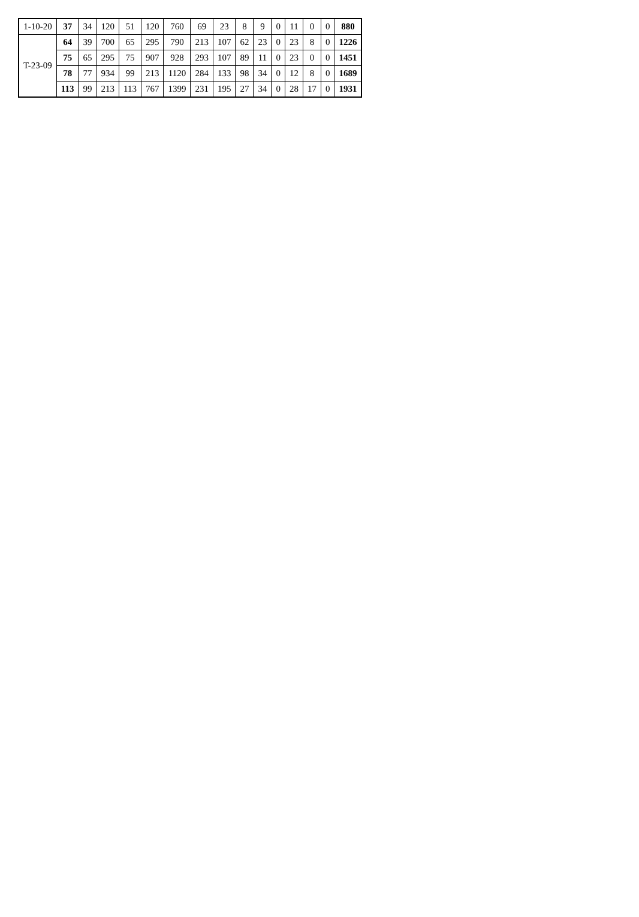| 1-10-20 | 37 | 34 | 120 | 51 | 120 | 760 | 69 | 23 | 8 | 9 | 0 | 11 | 0 | 0 | 880 |
| T-23-09 | 64 | 39 | 700 | 65 | 295 | 790 | 213 | 107 | 62 | 23 | 0 | 23 | 8 | 0 | 1226 |
| | 75 | 65 | 295 | 75 | 907 | 928 | 293 | 107 | 89 | 11 | 0 | 23 | 0 | 0 | 1451 |
| | 78 | 77 | 934 | 99 | 213 | 1120 | 284 | 133 | 98 | 34 | 0 | 12 | 8 | 0 | 1689 |
| | 113 | 99 | 213 | 113 | 767 | 1399 | 231 | 195 | 27 | 34 | 0 | 28 | 17 | 0 | 1931 |